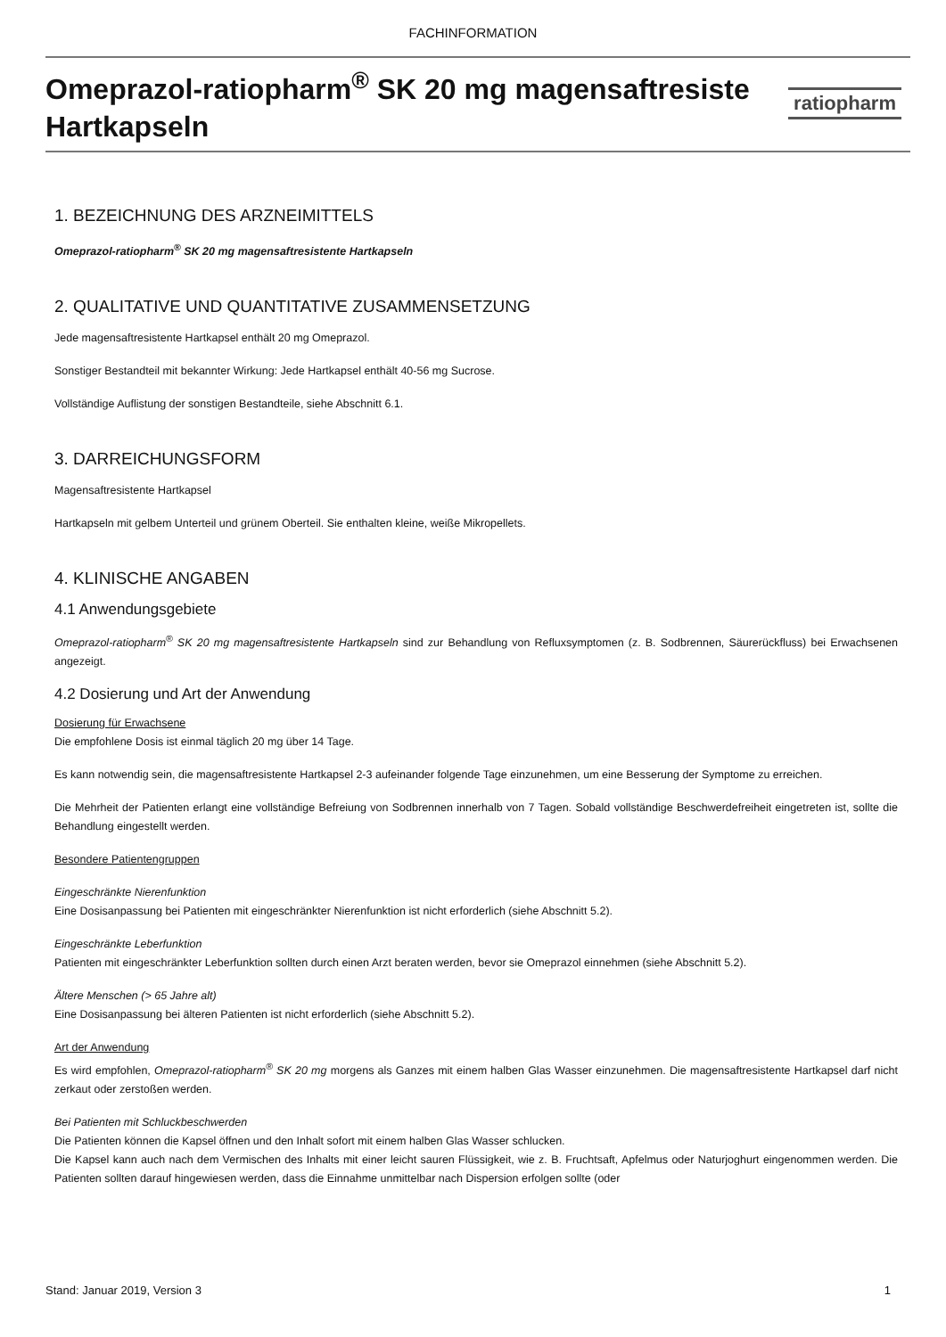FACHINFORMATION
Omeprazol-ratiopharm<sup>®</sup> SK 20 mg magensaftresiste
Hartkapseln
ratiopharm
1. BEZEICHNUNG DES ARZNEIMITTELS
Omeprazol-ratiopharm<sup>®</sup> SK 20 mg magensaftresistente Hartkapseln
2. QUALITATIVE UND QUANTITATIVE ZUSAMMENSETZUNG
Jede magensaftresistente Hartkapsel enthält 20 mg Omeprazol.
Sonstiger Bestandteil mit bekannter Wirkung: Jede Hartkapsel enthält 40-56 mg Sucrose.
Vollständige Auflistung der sonstigen Bestandteile, siehe Abschnitt 6.1.
3. DARREICHUNGSFORM
Magensaftresistente Hartkapsel
Hartkapseln mit gelbem Unterteil und grünem Oberteil. Sie enthalten kleine, weiße Mikropellets.
4. KLINISCHE ANGABEN
4.1 Anwendungsgebiete
Omeprazol-ratiopharm<sup>®</sup> SK 20 mg magensaftresistente Hartkapseln sind zur Behandlung von Refluxsymptomen (z. B. Sodbrennen, Säurerückfluss) bei Erwachsenen angezeigt.
4.2 Dosierung und Art der Anwendung
Dosierung für Erwachsene
Die empfohlene Dosis ist einmal täglich 20 mg über 14 Tage.
Es kann notwendig sein, die magensaftresistente Hartkapsel 2-3 aufeinander folgende Tage einzunehmen, um eine Besserung der Symptome zu erreichen.
Die Mehrheit der Patienten erlangt eine vollständige Befreiung von Sodbrennen innerhalb von 7 Tagen. Sobald vollständige Beschwerdefreiheit eingetreten ist, sollte die Behandlung eingestellt werden.
Besondere Patientengruppen
Eingeschränkte Nierenfunktion
Eine Dosisanpassung bei Patienten mit eingeschränkter Nierenfunktion ist nicht erforderlich (siehe Abschnitt 5.2).
Eingeschränkte Leberfunktion
Patienten mit eingeschränkter Leberfunktion sollten durch einen Arzt beraten werden, bevor sie Omeprazol einnehmen (siehe Abschnitt 5.2).
Ältere Menschen (> 65 Jahre alt)
Eine Dosisanpassung bei älteren Patienten ist nicht erforderlich (siehe Abschnitt 5.2).
Art der Anwendung
Es wird empfohlen, Omeprazol-ratiopharm<sup>®</sup> SK 20 mg morgens als Ganzes mit einem halben Glas Wasser einzunehmen. Die magensaftresistente Hartkapsel darf nicht zerkaut oder zerstoßen werden.
Bei Patienten mit Schluckbeschwerden
Die Patienten können die Kapsel öffnen und den Inhalt sofort mit einem halben Glas Wasser schlucken.
Die Kapsel kann auch nach dem Vermischen des Inhalts mit einer leicht sauren Flüssigkeit, wie z. B. Fruchtsaft, Apfelmus oder Naturjoghurt eingenommen werden. Die Patienten sollten darauf hingewiesen werden, dass die Einnahme unmittelbar nach Dispersion erfolgen sollte (oder
Stand: Januar 2019, Version 3 1